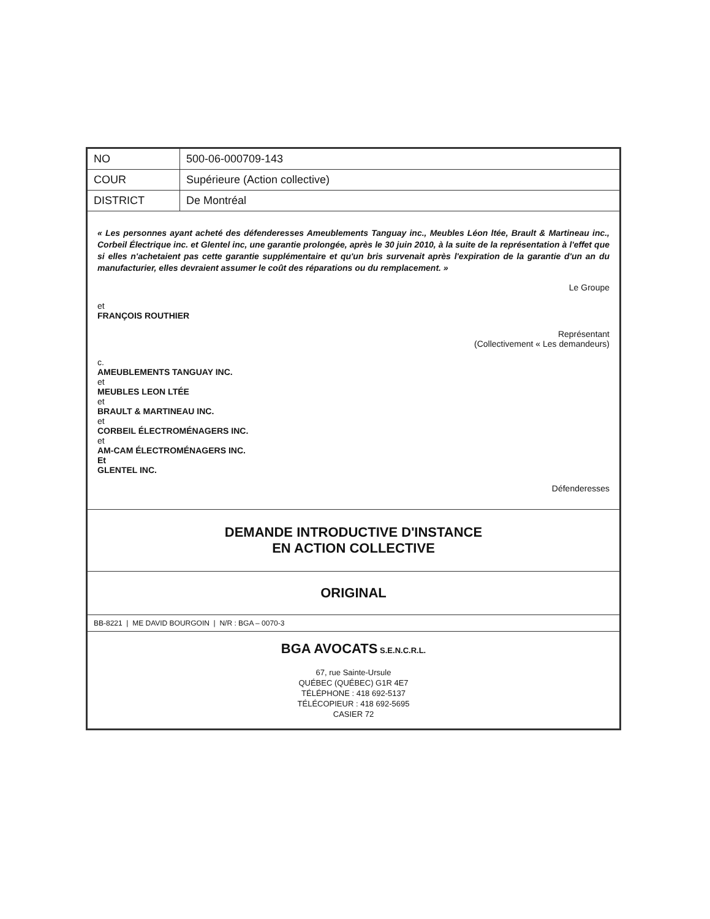| NO | 500-06-000709-143 |
| COUR | Supérieure (Action collective) |
| DISTRICT | De Montréal |
| « Les personnes ayant acheté des défenderesses Ameublements Tanguay inc., Meubles Léon ltée, Brault & Martineau inc., Corbeil Électrique inc. et Glentel inc, une garantie prolongée, après le 30 juin 2010, à la suite de la représentation à l'effet que si elles n'achetaient pas cette garantie supplémentaire et qu'un bris survenait après l'expiration de la garantie d'un an du manufacturier, elles devraient assumer le coût des réparations ou du remplacement. » Le Groupe et FRANÇOIS ROUTHIER Représentant (Collectivement « Les demandeurs) c. AMEUBLEMENTS TANGUAY INC. et MEUBLES LEON LTÉE et BRAULT & MARTINEAU INC. et CORBEIL ÉLECTROMÉNAGERS INC. et AM-CAM ÉLECTROMÉNAGERS INC. Et GLENTEL INC. Défenderesses | |
| DEMANDE INTRODUCTIVE D'INSTANCE EN ACTION COLLECTIVE | |
| ORIGINAL | |
| BB-8221 / ME DAVID BOURGOIN / N/R : BGA – 0070-3 | |
| BGA AVOCATS S.E.N.C.R.L. 67, rue Sainte-Ursule QUÉBEC (QUÉBEC) G1R 4E7 TÉLÉPHONE : 418 692-5137 TÉLÉCOPIEUR : 418 692-5695 CASIER 72 | |